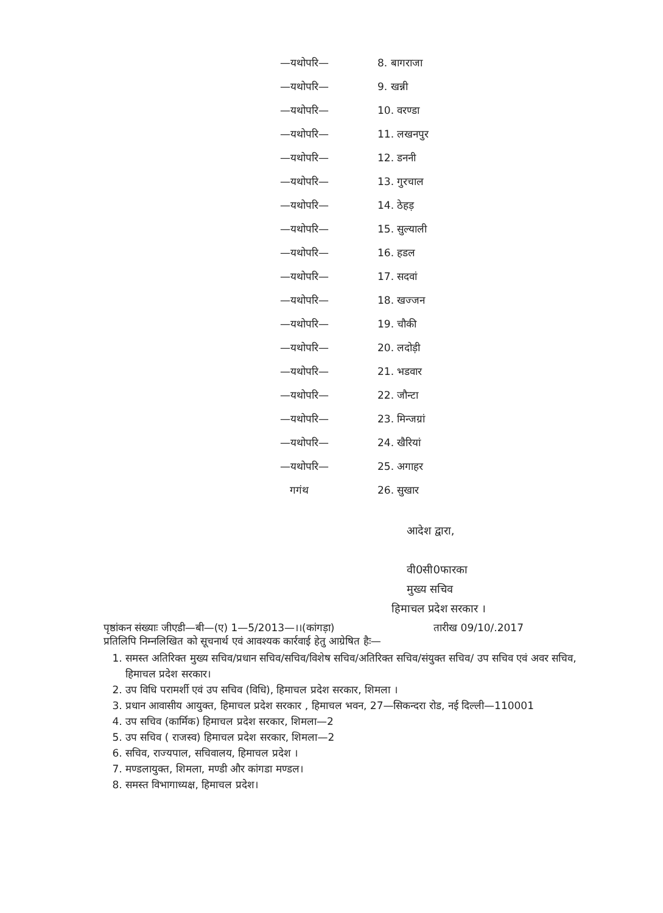| —यथोपरि— | 8. बागराजा |
| —यथोपरि— | 9. खन्नी |
| —यथोपरि— | 10. वरण्डा |
| —यथोपरि— | 11. लखनपुर |
| —यथोपरि— | 12. डननी |
| —यथोपरि— | 13. गुरचाल |
| —यथोपरि— | 14. ठेहड़ |
| —यथोपरि— | 15. सुल्याली |
| —यथोपरि— | 16. हडल |
| —यथोपरि— | 17. सदवां |
| —यथोपरि— | 18. खज्जन |
| —यथोपरि— | 19. चौकी |
| —यथोपरि— | 20. लदोड़ी |
| —यथोपरि— | 21. भडवार |
| —यथोपरि— | 22. जौन्टा |
| —यथोपरि— | 23. मिन्जग्रां |
| —यथोपरि— | 24. खैरियां |
| —यथोपरि— | 25. अगाहर |
| गगंथ | 26. सुखार |
आदेश द्वारा,
वी0सी0फारका
मुख्य सचिव
हिमाचल प्रदेश सरकार ।
पृष्ठांकन संख्याः जीएडी—बी—(ए) 1—5/2013—।।(कांगड़ा) तारीख 09/10/.2017
प्रतिलिपि निम्नलिखित को सूचनार्थ एवं आवश्यक कार्रवाई हेतु आग्रेषित हैः—
1. समस्त अतिरिक्त मुख्य सचिव/प्रधान सचिव/सचिव/विशेष सचिव/अतिरिक्त सचिव/संयुक्त सचिव/ उप सचिव एवं अवर सचिव, हिमाचल प्रदेश सरकार।
2. उप विधि परामर्शी एवं उप सचिव (विधि), हिमाचल प्रदेश सरकार, शिमला ।
3. प्रधान आवासीय आयुक्त, हिमाचल प्रदेश सरकार , हिमाचल भवन, 27—सिकन्दरा रोड, नई दिल्ली—110001
4. उप सचिव (कार्मिक) हिमाचल प्रदेश सरकार, शिमला—2
5. उप सचिव ( राजस्व) हिमाचल प्रदेश सरकार, शिमला—2
6. सचिव, राज्यपाल, सचिवालय, हिमाचल प्रदेश ।
7. मण्डलायुक्त, शिमला, मण्डी और कांगडा मण्डल।
8. समस्त विभागाध्यक्ष, हिमाचल प्रदेश।